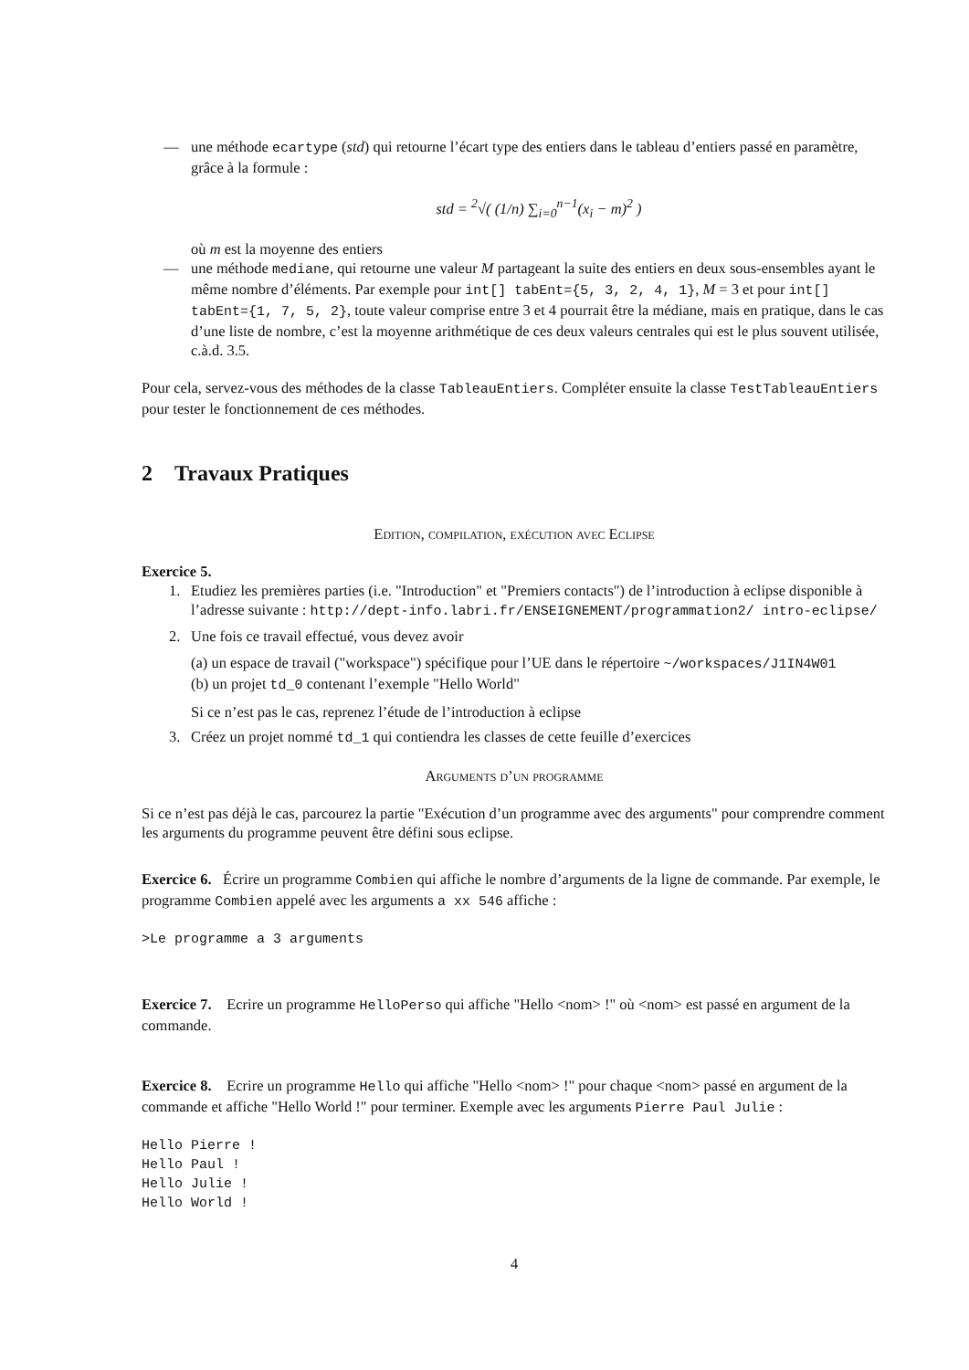— une méthode ecartype (std) qui retourne l’écart type des entiers dans le tableau d’entiers passé en paramètre, grâce à la formule :
std = <sup>2</sup>√( (1/n) ∑<sub>i=0</sub><sup>n−1</sup>(x<sub>i</sub> − m)<sup>2</sup> )
où m est la moyenne des entiers
— une méthode mediane, qui retourne une valeur M partageant la suite des entiers en deux sous-ensembles ayant le même nombre d’éléments. Par exemple pour int[] tabEnt={5, 3, 2, 4, 1}, M = 3 et pour int[] tabEnt={1, 7, 5, 2}, toute valeur comprise entre 3 et 4 pourrait être la médiane, mais en pratique, dans le cas d’une liste de nombre, c’est la moyenne arithmétique de ces deux valeurs centrales qui est le plus souvent utilisée, c.à.d. 3.5.
Pour cela, servez-vous des méthodes de la classe TableauEntiers. Compléter ensuite la classe TestTableauEntiers pour tester le fonctionnement de ces méthodes.
2 Travaux Pratiques
Edition, compilation, exécution avec Eclipse
Exercice 5.
1. Etudiez les premières parties (i.e. "Introduction" et "Premiers contacts") de l’introduction à eclipse disponible à l’adresse suivante : http://dept-info.labri.fr/ENSEIGNEMENT/programmation2/ intro-eclipse/
2. Une fois ce travail effectué, vous devez avoir
(a) un espace de travail ("workspace") spécifique pour l’UE dans le répertoire ~/workspaces/J1IN4W01
(b) un projet td_0 contenant l’exemple "Hello World"
Si ce n’est pas le cas, reprenez l’étude de l’introduction à eclipse
3. Créez un projet nommé td_1 qui contiendra les classes de cette feuille d’exercices
Arguments d’un programme
Si ce n’est pas déjà le cas, parcourez la partie "Exécution d’un programme avec des arguments" pour comprendre comment les arguments du programme peuvent être défini sous eclipse.
Exercice 6. Écrire un programme Combien qui affiche le nombre d’arguments de la ligne de commande. Par exemple, le programme Combien appelé avec les arguments a xx 546 affiche :
>Le programme a 3 arguments
Exercice 7. Ecrire un programme HelloPerso qui affiche "Hello <nom> !" où <nom> est passé en argument de la commande.
Exercice 8. Ecrire un programme Hello qui affiche "Hello <nom> !" pour chaque <nom> passé en argument de la commande et affiche "Hello World !" pour terminer. Exemple avec les arguments Pierre Paul Julie :
Hello Pierre !
Hello Paul !
Hello Julie !
Hello World !
4